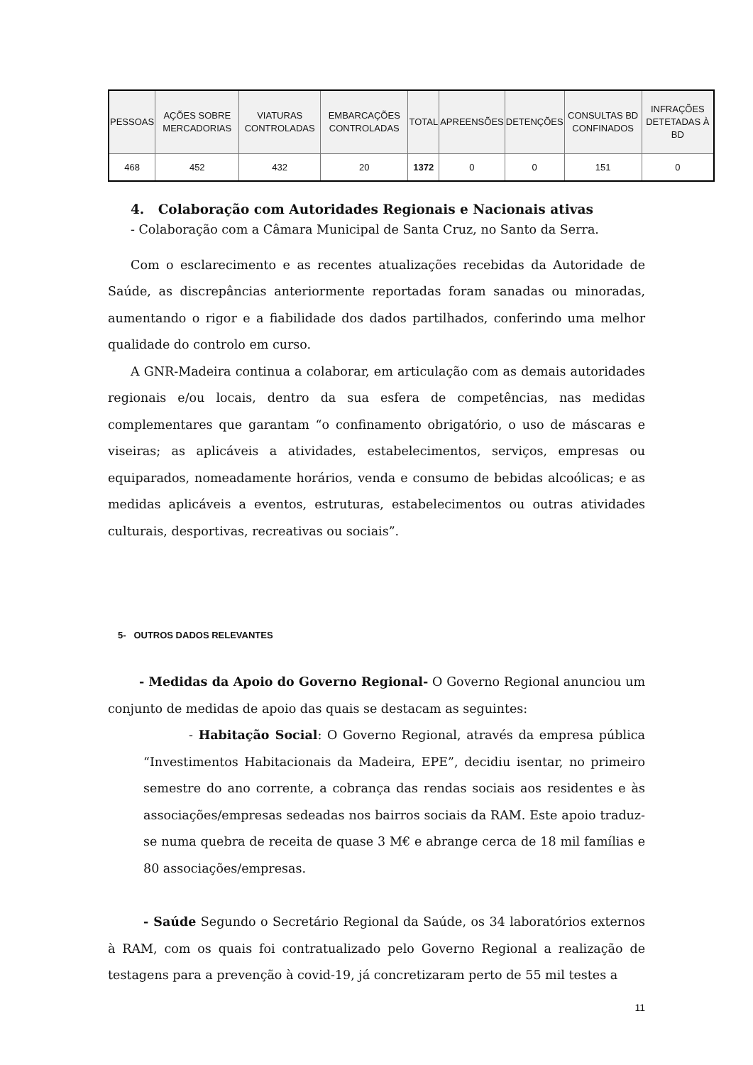| PESSOAS | AÇÕES SOBRE MERCADORIAS | VIATURAS CONTROLADAS | EMBARCAÇÕES CONTROLADAS | TOTAL | APREENSÕES | DETENÇÕES | CONSULTAS BD CONFINADOS | INFRAÇÕES DETETADAS À BD |
| --- | --- | --- | --- | --- | --- | --- | --- | --- |
| 468 | 452 | 432 | 20 | 1372 | 0 | 0 | 151 | 0 |
4. Colaboração com Autoridades Regionais e Nacionais ativas
- Colaboração com a Câmara Municipal de Santa Cruz, no Santo da Serra.
Com o esclarecimento e as recentes atualizações recebidas da Autoridade de Saúde, as discrepâncias anteriormente reportadas foram sanadas ou minoradas, aumentando o rigor e a fiabilidade dos dados partilhados, conferindo uma melhor qualidade do controlo em curso.
A GNR-Madeira continua a colaborar, em articulação com as demais autoridades regionais e/ou locais, dentro da sua esfera de competências, nas medidas complementares que garantam “o confinamento obrigatório, o uso de máscaras e viseiras; as aplicáveis a atividades, estabelecimentos, serviços, empresas ou equiparados, nomeadamente horários, venda e consumo de bebidas alcoólicas; e as medidas aplicáveis a eventos, estruturas, estabelecimentos ou outras atividades culturais, desportivas, recreativas ou sociais”.
5- OUTROS DADOS RELEVANTES
- Medidas da Apoio do Governo Regional- O Governo Regional anunciou um conjunto de medidas de apoio das quais se destacam as seguintes:
- Habitação Social: O Governo Regional, através da empresa pública “Investimentos Habitacionais da Madeira, EPE”, decidiu isentar, no primeiro semestre do ano corrente, a cobrança das rendas sociais aos residentes e às associações/empresas sedeadas nos bairros sociais da RAM. Este apoio traduz-se numa quebra de receita de quase 3 M€ e abrange cerca de 18 mil famílias e 80 associações/empresas.
- Saúde Segundo o Secretário Regional da Saúde, os 34 laboratórios externos à RAM, com os quais foi contratualizado pelo Governo Regional a realização de testagens para a prevenção à covid-19, já concretizaram perto de 55 mil testes a
11